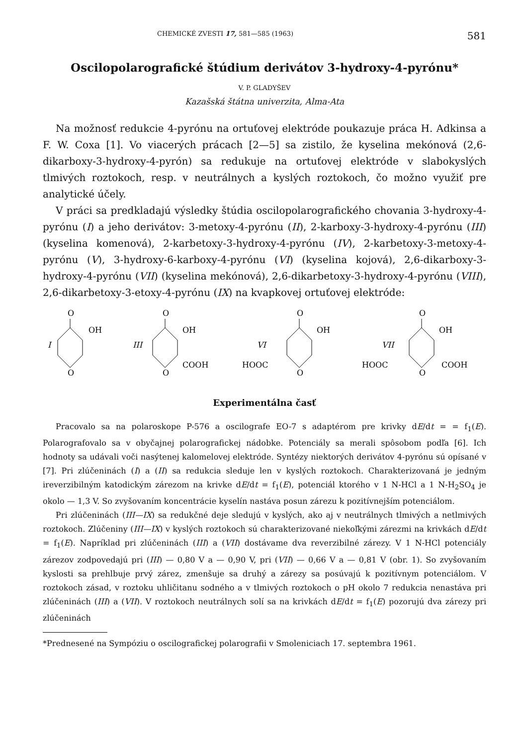CHEMICKÉ ZVESTI 17, 581—585 (1963) 581
Oscilopolarografické štúdium derivátov 3-hydroxy-4-pyrónu*
V. P. GLADYŠEV
Kazašská štátna univerzita, Alma-Ata
Na možnosť redukcie 4-pyrónu na ortuťovej elektróde poukazuje práca H. Adkinsa a F. W. Coxa [1]. Vo viacerých prácach [2—5] sa zistilo, že kyselina mekónová (2,6-dikarboxy-3-hydroxy-4-pyrón) sa redukuje na ortuťovej elektróde v slabokyslých tlmivých roztokoch, resp. v neutrálnych a kyslých roztokoch, čo možno využiť pre analytické účely.
V práci sa predkladajú výsledky štúdia oscilopolarografického chovania 3-hydroxy-4-pyrónu (I) a jeho derivátov: 3-metoxy-4-pyrónu (II), 2-karboxy-3-hydroxy-4-pyrónu (III) (kyselina komenová), 2-karbetoxy-3-hydroxy-4-pyrónu (IV), 2-karbetoxy-3-metoxy-4-pyrónu (V), 3-hydroxy-6-karboxy-4-pyrónu (VI) (kyselina kojová), 2,6-dikarboxy-3-hydroxy-4-pyrónu (VII) (kyselina mekónová), 2,6-dikarbetoxy-3-hydroxy-4-pyrónu (VIII), 2,6-dikarbetoxy-3-etoxy-4-pyrónu (IX) na kvapkovej ortuťovej elektróde:
O
I
OH
O
O
III
OH
O
COOH
O
VI
OH
O
HOOC
O
VII
OH
O
HOOC
COOH
Experimentálna časť
Pracovalo sa na polaroskope P-576 a oscilografe EO-7 s adaptérom pre krivky dE/dt = = f<sub>1</sub>(E). Polarografovalo sa v obyčajnej polarografickej nádobke. Potenciály sa merali spôsobom podľa [6]. Ich hodnoty sa udávali voči nasýtenej kalomelovej elektróde. Syntézy niektorých derivátov 4-pyrónu sú opísané v [7]. Pri zlúčeninách (I) a (II) sa redukcia sleduje len v kyslých roztokoch. Charakterizovaná je jedným ireverzibilným katodickým zárezom na krivke dE/dt = f<sub>1</sub>(E), potenciál ktorého v 1 N-HCl a 1 N-H<sub>2</sub>SO<sub>4</sub> je okolo — 1,3 V. So zvyšovaním koncentrácie kyselín nastáva posun zárezu k pozitívnejším potenciálom.
Pri zlúčeninách (III—IX) sa redukčné deje sledujú v kyslých, ako aj v neutrálnych tlmivých a netlmivých roztokoch. Zlúčeniny (III—IX) v kyslých roztokoch sú charakterizované niekoľkými zárezmi na krivkách dE/dt = f<sub>1</sub>(E). Napríklad pri zlúčeninách (III) a (VII) dostávame dva reverzibilné zárezy. V 1 N-HCl potenciály zárezov zodpovedajú pri (III) — 0,80 V a — 0,90 V, pri (VII) — 0,66 V a — 0,81 V (obr. 1). So zvyšovaním kyslosti sa prehlbuje prvý zárez, zmenšuje sa druhý a zárezy sa posúvajú k pozitívnym potenciálom. V roztokoch zásad, v roztoku uhličitanu sodného a v tlmivých roztokoch o pH okolo 7 redukcia nenastáva pri zlúčeninách (III) a (VII). V roztokoch neutrálnych solí sa na krivkách dE/dt = f<sub>1</sub>(E) pozorujú dva zárezy pri zlúčeninách
*Prednesené na Sympóziu o oscilografickej polarografii v Smoleniciach 17. septembra 1961.